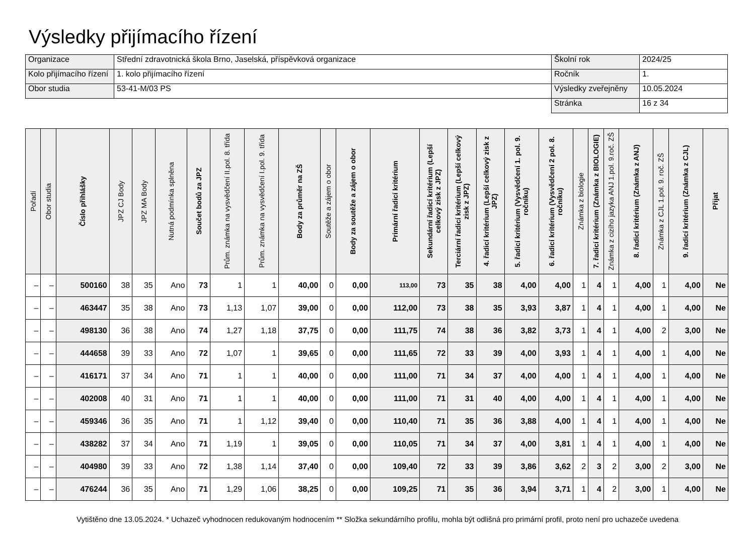Výsledky přijímacího řízení
| Organizace | Střední zdravotnická škola Brno, Jaselská, příspěvková organizace | Školní rok | 2024/25 |
| Kolo přijímacího řízení | 1. kolo přijímacího řízení | Ročník | 1. |
| Obor studia | 53-41-M/03 PS | Výsledky zveřejněny | 10.05.2024 |
| | | Stránka | 16 z 34 |
| Pořadí | Obor studia | Číslo přihlášky | JPZ CJ Body | JPZ MA Body | Nutná podmínka splněna | Součet bodů za JPZ | Prům. známka na vysvědčení II.pol. 8. třída | Prům. známka na vysvědčení I.pol. 9. třída | Body za průměr na ZŠ | Soutěže a zájem o obor | Body za soutěže a zájem o obor | Primární řadicí kritérium | Sekundární řadicí kritérium (Lepší celkový zisk z JPZ) | Terciární řadicí kritérium (Lepší celkový zisk z JPZ) | 4. řadicí kritérium (Lepší celkový zisk z JPZ) | 5. řadicí kritérium (Vysvědčení 1. pol. 9. ročníku) | 6. řadicí kritérium (Vysvědčení 2 pol. 8. ročníku) | Známka z biologie | 7. řadicí kritérium (Známka z BIOLOGIE) | Známka z cizího jazyka ANJ 1.pol. 9.roč. ZŠ | 8. řadicí kritérium (Známka z ANJ) | Známka z CJL 1.pol. 9. roč. ZŠ | 9. řadicí kritérium (Známka z CJL) | Přijat |
| --- | --- | --- | --- | --- | --- | --- | --- | --- | --- | --- | --- | --- | --- | --- | --- | --- | --- | --- | --- | --- | --- | --- | --- | --- |
| – | – | 500160 | 38 | 35 | Ano | 73 | 1 | 1 | 40,00 | 0 | 0,00 | 113,00 | 73 | 35 | 38 | 4,00 | 4,00 | 1 | 4 | 1 | 4,00 | 1 | 4,00 | Ne |
| – | – | 463447 | 35 | 38 | Ano | 73 | 1,13 | 1,07 | 39,00 | 0 | 0,00 | 112,00 | 73 | 38 | 35 | 3,93 | 3,87 | 1 | 4 | 1 | 4,00 | 1 | 4,00 | Ne |
| – | – | 498130 | 36 | 38 | Ano | 74 | 1,27 | 1,18 | 37,75 | 0 | 0,00 | 111,75 | 74 | 38 | 36 | 3,82 | 3,73 | 1 | 4 | 1 | 4,00 | 2 | 3,00 | Ne |
| – | – | 444658 | 39 | 33 | Ano | 72 | 1,07 | 1 | 39,65 | 0 | 0,00 | 111,65 | 72 | 33 | 39 | 4,00 | 3,93 | 1 | 4 | 1 | 4,00 | 1 | 4,00 | Ne |
| – | – | 416171 | 37 | 34 | Ano | 71 | 1 | 1 | 40,00 | 0 | 0,00 | 111,00 | 71 | 34 | 37 | 4,00 | 4,00 | 1 | 4 | 1 | 4,00 | 1 | 4,00 | Ne |
| – | – | 402008 | 40 | 31 | Ano | 71 | 1 | 1 | 40,00 | 0 | 0,00 | 111,00 | 71 | 31 | 40 | 4,00 | 4,00 | 1 | 4 | 1 | 4,00 | 1 | 4,00 | Ne |
| – | – | 459346 | 36 | 35 | Ano | 71 | 1 | 1,12 | 39,40 | 0 | 0,00 | 110,40 | 71 | 35 | 36 | 3,88 | 4,00 | 1 | 4 | 1 | 4,00 | 1 | 4,00 | Ne |
| – | – | 438282 | 37 | 34 | Ano | 71 | 1,19 | 1 | 39,05 | 0 | 0,00 | 110,05 | 71 | 34 | 37 | 4,00 | 3,81 | 1 | 4 | 1 | 4,00 | 1 | 4,00 | Ne |
| – | – | 404980 | 39 | 33 | Ano | 72 | 1,38 | 1,14 | 37,40 | 0 | 0,00 | 109,40 | 72 | 33 | 39 | 3,86 | 3,62 | 2 | 3 | 2 | 3,00 | 2 | 3,00 | Ne |
| – | – | 476244 | 36 | 35 | Ano | 71 | 1,29 | 1,06 | 38,25 | 0 | 0,00 | 109,25 | 71 | 35 | 36 | 3,94 | 3,71 | 1 | 4 | 2 | 3,00 | 1 | 4,00 | Ne |
Vytištěno dne 13.05.2024. * Uchazeč vyhodnocen redukovaným hodnocením ** Složka sekundárního profilu, mohla být odlišná pro primární profil, proto není pro uchazeče uvedena